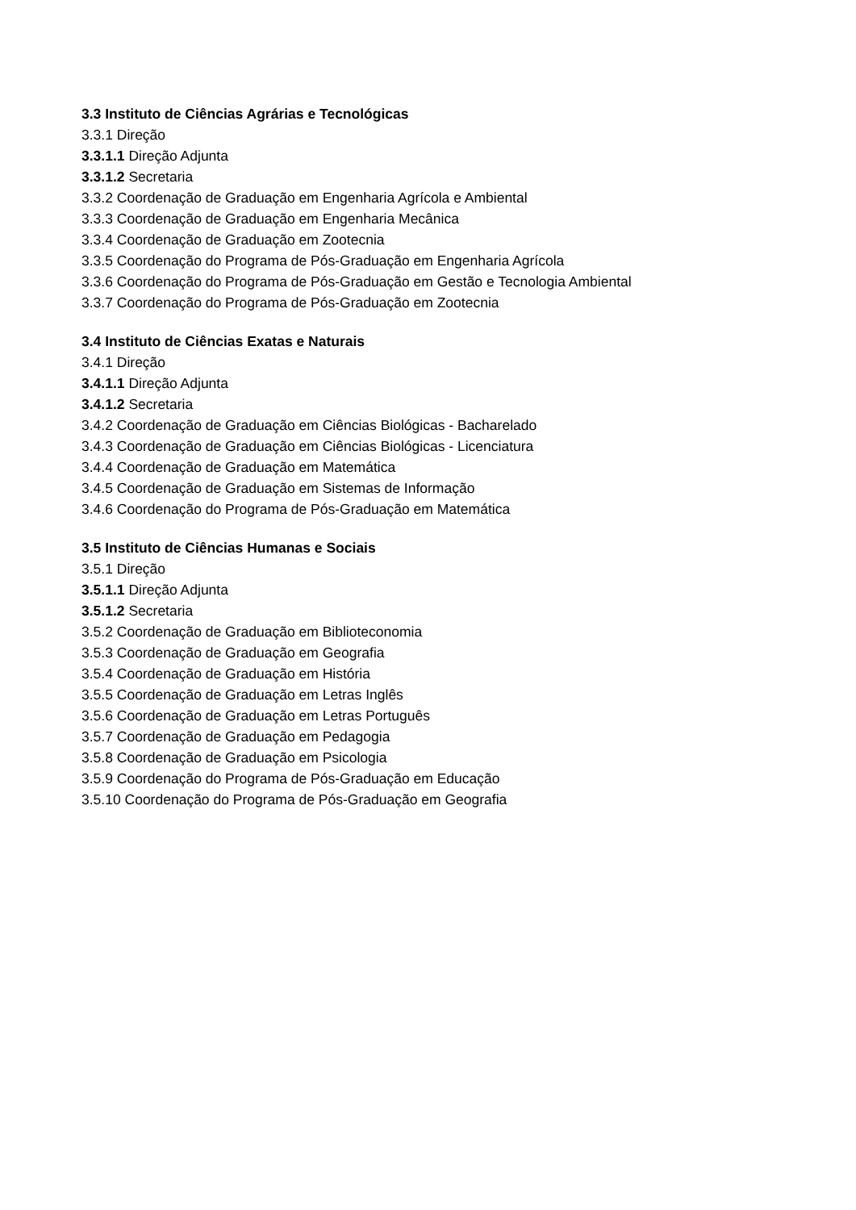3.3 Instituto de Ciências Agrárias e Tecnológicas
3.3.1 Direção
3.3.1.1 Direção Adjunta
3.3.1.2 Secretaria
3.3.2 Coordenação de Graduação em Engenharia Agrícola e Ambiental
3.3.3 Coordenação de Graduação em Engenharia Mecânica
3.3.4 Coordenação de Graduação em Zootecnia
3.3.5 Coordenação do Programa de Pós-Graduação em Engenharia Agrícola
3.3.6 Coordenação do Programa de Pós-Graduação em Gestão e Tecnologia Ambiental
3.3.7 Coordenação do Programa de Pós-Graduação em Zootecnia
3.4 Instituto de Ciências Exatas e Naturais
3.4.1 Direção
3.4.1.1 Direção Adjunta
3.4.1.2 Secretaria
3.4.2 Coordenação de Graduação em Ciências Biológicas - Bacharelado
3.4.3 Coordenação de Graduação em Ciências Biológicas - Licenciatura
3.4.4 Coordenação de Graduação em Matemática
3.4.5 Coordenação de Graduação em Sistemas de Informação
3.4.6 Coordenação do Programa de Pós-Graduação em Matemática
3.5 Instituto de Ciências Humanas e Sociais
3.5.1 Direção
3.5.1.1 Direção Adjunta
3.5.1.2 Secretaria
3.5.2 Coordenação de Graduação em Biblioteconomia
3.5.3 Coordenação de Graduação em Geografia
3.5.4 Coordenação de Graduação em História
3.5.5 Coordenação de Graduação em Letras Inglês
3.5.6 Coordenação de Graduação em Letras Português
3.5.7 Coordenação de Graduação em Pedagogia
3.5.8 Coordenação de Graduação em Psicologia
3.5.9 Coordenação do Programa de Pós-Graduação em Educação
3.5.10 Coordenação do Programa de Pós-Graduação em Geografia